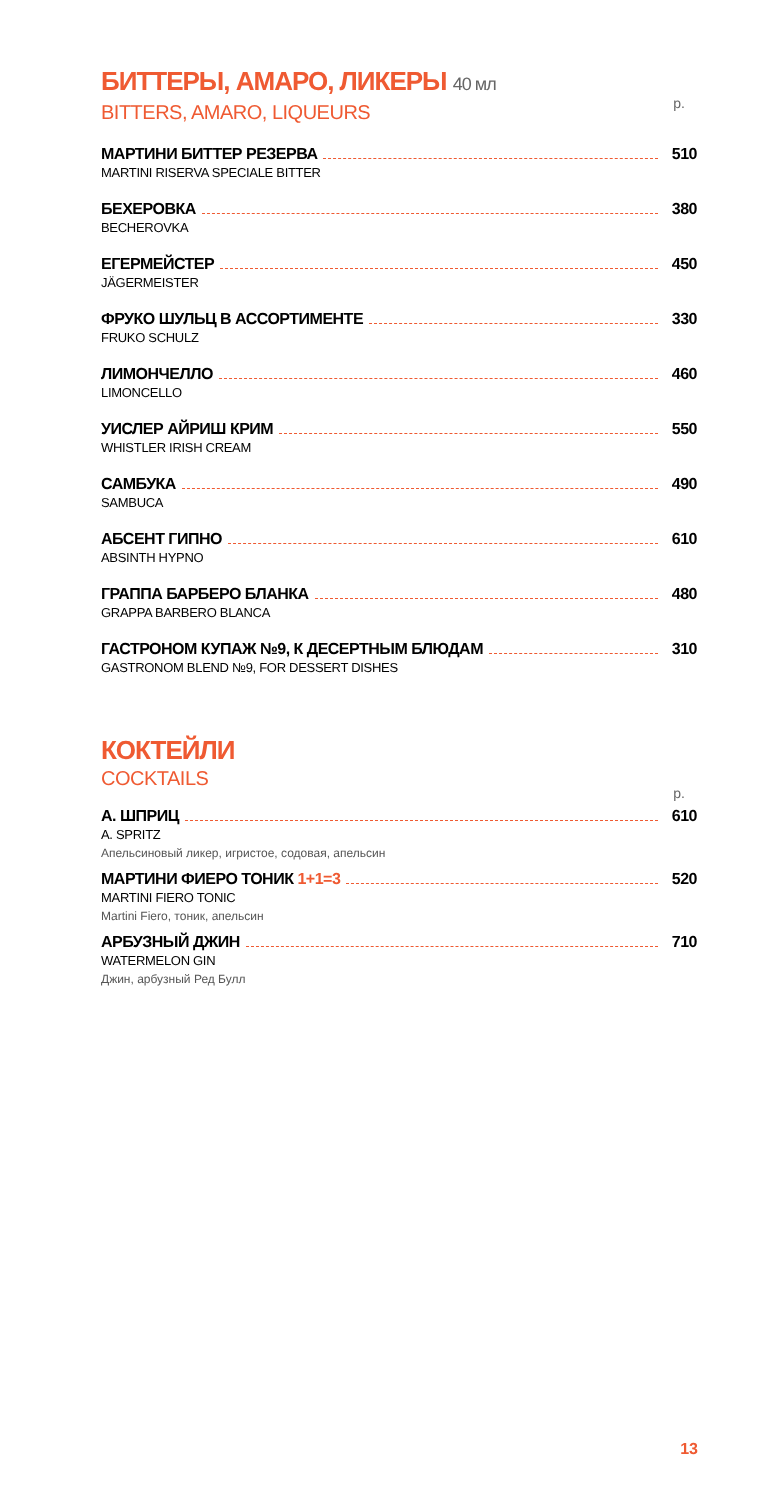БИТТЕРЫ, АМАРО, ЛИКЕРЫ 40 мл
BITTERS, AMARO, LIQUEURS
р.
МАРТИНИ БИТТЕР РЕЗЕРВА 510
MARTINI RISERVA SPECIALE BITTER
БЕХЕРОВКА 380
BECHEROVKA
ЕГЕРМЕЙСТЕР 450
JÄGERMEISTER
ФРУКО ШУЛЬЦ В АССОРТИМЕНТЕ 330
FRUKO SCHULZ
ЛИМОНЧЕЛЛО 460
LIMONCELLO
УИСЛЕР АЙРИШ КРИМ 550
WHISTLER IRISH CREAM
САМБУКА 490
SAMBUCA
АБСЕНТ ГИПНО 610
ABSINTH HYPNO
ГРАППА БАРБЕРО БЛАНКА 480
GRAPPA BARBERO BLANCA
ГАСТРОНОМ КУПАЖ №9, К ДЕСЕРТНЫМ БЛЮДАМ 310
GASTRONOM BLEND №9, FOR DESSERT DISHES
КОКТЕЙЛИ
COCKTAILS
р.
А. ШПРИЦ 610
A. SPRITZ
Апельсиновый ликер, игристое, содовая, апельсин
МАРТИНИ ФИЕРО ТОНИК 1+1=3 520
MARTINI FIERO TONIC
Martini Fiero, тоник, апельсин
АРБУЗНЫЙ ДЖИН 710
WATERMELON GIN
Джин, арбузный Ред Булл
13